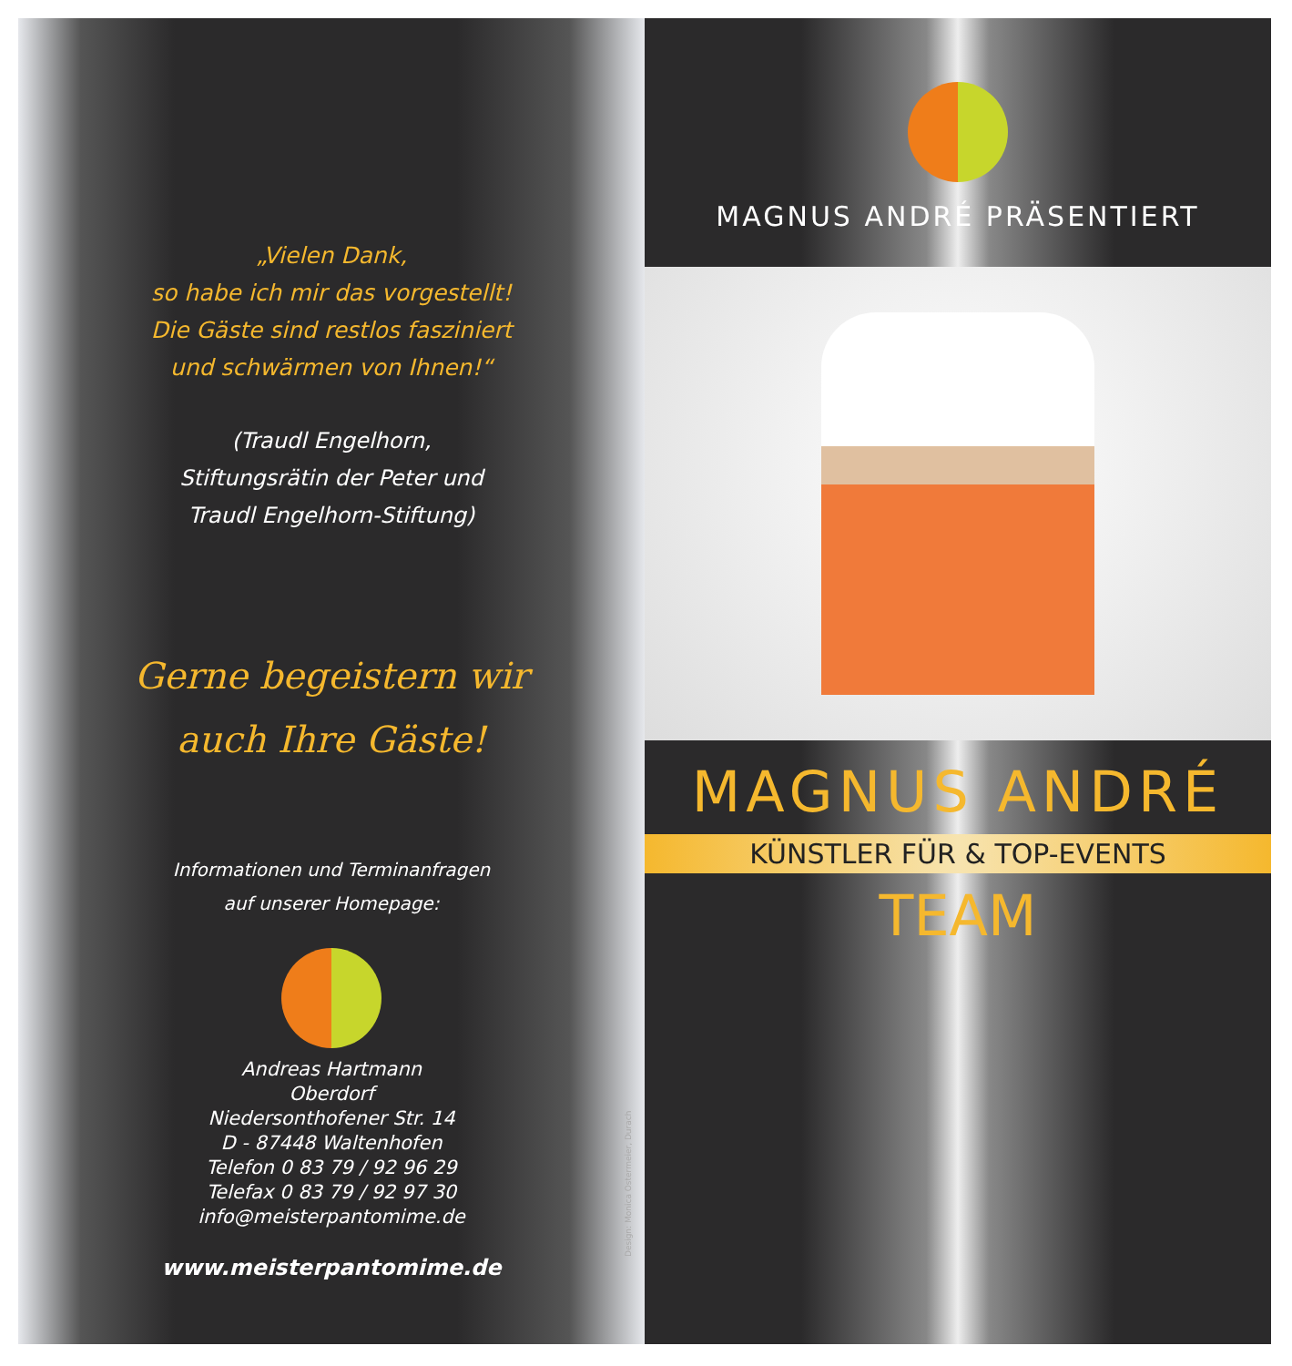„Vielen Dank,
so habe ich mir das vorgestellt!
Die Gäste sind restlos fasziniert
und schwärmen von Ihnen!“
(Traudl Engelhorn,
Stiftungsrätin der Peter und
Traudl Engelhorn-Stiftung)
Gerne begeistern wir
auch Ihre Gäste!
Informationen und Terminanfragen
auf unserer Homepage:
Andreas Hartmann
Oberdorf
Niedersonthofener Str. 14
D - 87448 Waltenhofen
Telefon 0 83 79 / 92 96 29
Telefax 0 83 79 / 92 97 30
info@meisterpantomime.de
www.meisterpantomime.de
Design: Monica Ostermeier, Durach
MAGNUS ANDRÉ PRÄSENTIERT
MAGNUS ANDRÉ
KÜNSTLER FÜR & TOP-EVENTS
TEAM